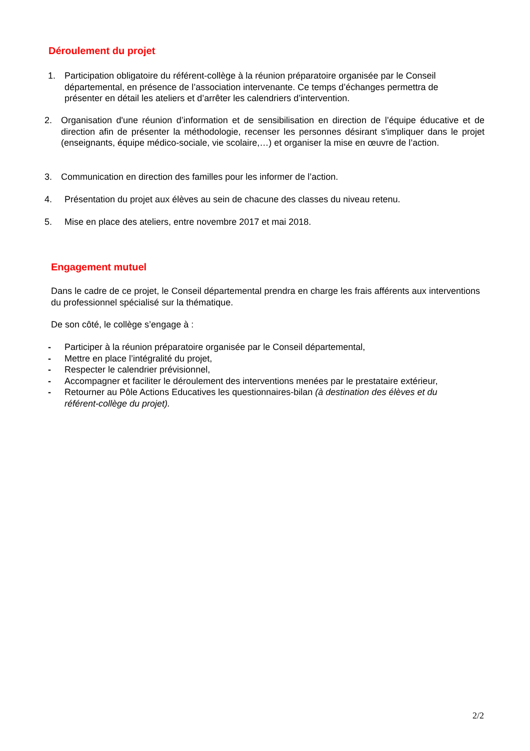Déroulement du projet
1. Participation obligatoire du référent-collège à la réunion préparatoire organisée par le Conseil départemental, en présence de l’association intervenante. Ce temps d’échanges permettra de présenter en détail les ateliers et d’arrêter les calendriers d’intervention.
2. Organisation d'une réunion d’information et de sensibilisation en direction de l’équipe éducative et de direction afin de présenter la méthodologie, recenser les personnes désirant s'impliquer dans le projet (enseignants, équipe médico-sociale, vie scolaire,…) et organiser la mise en œuvre de l’action.
3. Communication en direction des familles pour les informer de l’action.
4. Présentation du projet aux élèves au sein de chacune des classes du niveau retenu.
5. Mise en place des ateliers, entre novembre 2017 et mai 2018.
Engagement mutuel
Dans le cadre de ce projet, le Conseil départemental prendra en charge les frais afférents aux interventions du professionnel spécialisé sur la thématique.
De son côté, le collège s’engage à :
- Participer à la réunion préparatoire organisée par le Conseil départemental,
- Mettre en place l’intégralité du projet,
- Respecter le calendrier prévisionnel,
- Accompagner et faciliter le déroulement des interventions menées par le prestataire extérieur,
- Retourner au Pôle Actions Educatives les questionnaires-bilan (à destination des élèves et du référent-collège du projet).
2/2